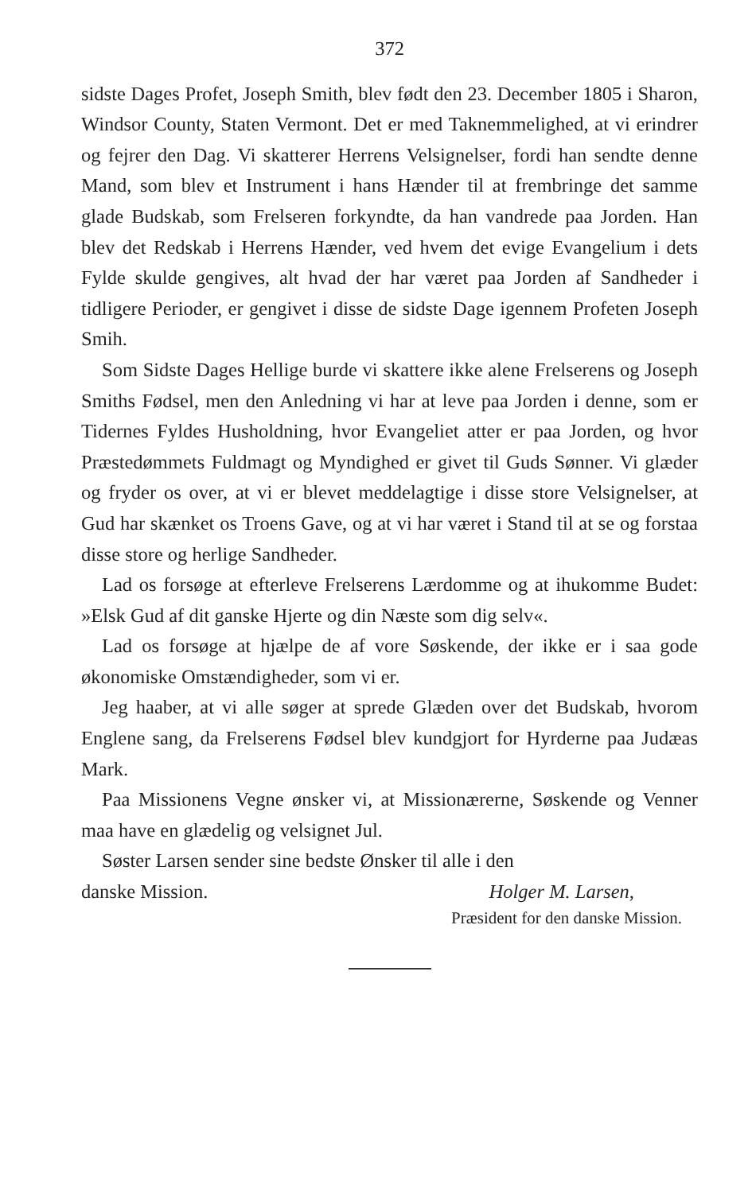372
sidste Dages Profet, Joseph Smith, blev født den 23. December 1805 i Sharon, Windsor County, Staten Vermont. Det er med Taknemmelighed, at vi erindrer og fejrer den Dag. Vi skatterer Herrens Velsignelser, fordi han sendte denne Mand, som blev et Instrument i hans Hænder til at frembringe det samme glade Budskab, som Frelseren forkyndte, da han vandrede paa Jorden. Han blev det Redskab i Herrens Hænder, ved hvem det evige Evangelium i dets Fylde skulde gengives, alt hvad der har været paa Jorden af Sandheder i tidligere Perioder, er gengivet i disse de sidste Dage igennem Profeten Joseph Smih.
Som Sidste Dages Hellige burde vi skattere ikke alene Frelserens og Joseph Smiths Fødsel, men den Anledning vi har at leve paa Jorden i denne, som er Tidernes Fyldes Husholdning, hvor Evangeliet atter er paa Jorden, og hvor Præstedømmets Fuldmagt og Myndighed er givet til Guds Sønner. Vi glæder og fryder os over, at vi er blevet meddelagtige i disse store Velsignelser, at Gud har skænket os Troens Gave, og at vi har været i Stand til at se og forstaa disse store og herlige Sandheder.
Lad os forsøge at efterleve Frelserens Lærdomme og at ihukomme Budet: »Elsk Gud af dit ganske Hjerte og din Næste som dig selv«.
Lad os forsøge at hjælpe de af vore Søskende, der ikke er i saa gode økonomiske Omstændigheder, som vi er.
Jeg haaber, at vi alle søger at sprede Glæden over det Budskab, hvorom Englene sang, da Frelserens Fødsel blev kundgjort for Hyrderne paa Judæas Mark.
Paa Missionens Vegne ønsker vi, at Missionærerne, Søskende og Venner maa have en glædelig og velsignet Jul.
Søster Larsen sender sine bedste Ønsker til alle i den
danske Mission. Holger M. Larsen,
Præsident for den danske Mission.